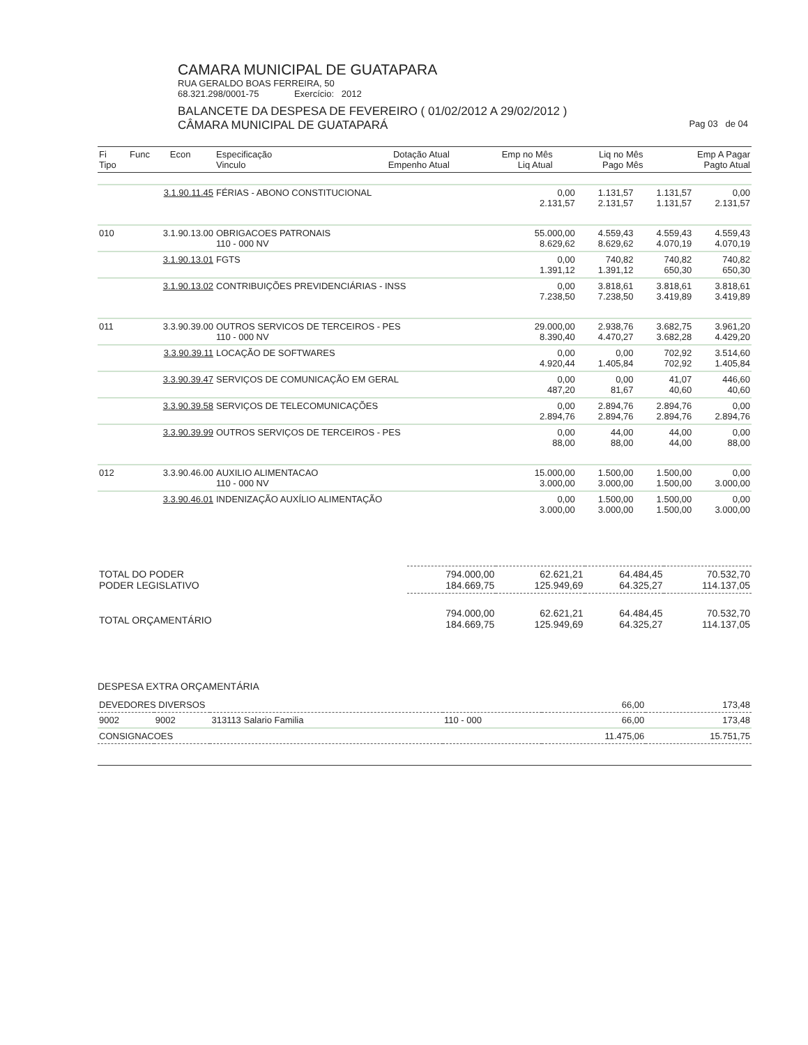CAMARA MUNICIPAL DE GUATAPARA
RUA GERALDO BOAS FERREIRA, 50
68.321.298/0001-75 Exercício: 2012
BALANCETE DA DESPESA DE FEVEREIRO ( 01/02/2012 A 29/02/2012 )
CÂMARA MUNICIPAL DE GUATAPARÁ Pag 03 de 04
| Fi Tipo | Func Econ | Especificação Vinculo | Dotação Atual Empenho Atual | Emp no Mês Liq Atual | Liq no Mês Pago Mês | Emp A Pagar Pagto Atual |
| --- | --- | --- | --- | --- | --- | --- |
| | 3.1.90.11.45 | FÉRIAS - ABONO CONSTITUCIONAL | 0,00 2.131,57 | 1.131,57 2.131,57 | 1.131,57 1.131,57 | 0,00 2.131,57 |
| 010 | 3.1.90.13.00 | OBRIGACOES PATRONAIS 110 - 000 NV | 55.000,00 8.629,62 | 4.559,43 8.629,62 | 4.559,43 4.070,19 | 4.559,43 4.070,19 |
| | 3.1.90.13.01 | FGTS | 0,00 1.391,12 | 740,82 1.391,12 | 740,82 650,30 | 740,82 650,30 |
| | 3.1.90.13.02 | CONTRIBUIÇÕES PREVIDENCIÁRIAS - INSS | 0,00 7.238,50 | 3.818,61 7.238,50 | 3.818,61 3.419,89 | 3.818,61 3.419,89 |
| 011 | 3.3.90.39.00 | OUTROS SERVICOS DE TERCEIROS - PES 110 - 000 NV | 29.000,00 8.390,40 | 2.938,76 4.470,27 | 3.682,75 3.682,28 | 3.961,20 4.429,20 |
| | 3.3.90.39.11 | LOCAÇÃO DE SOFTWARES | 0,00 4.920,44 | 0,00 1.405,84 | 702,92 702,92 | 3.514,60 1.405,84 |
| | 3.3.90.39.47 | SERVIÇOS DE COMUNICAÇÃO EM GERAL | 0,00 487,20 | 0,00 81,67 | 41,07 40,60 | 446,60 40,60 |
| | 3.3.90.39.58 | SERVIÇOS DE TELECOMUNICAÇÕES | 0,00 2.894,76 | 2.894,76 2.894,76 | 2.894,76 2.894,76 | 0,00 2.894,76 |
| | 3.3.90.39.99 | OUTROS SERVIÇOS DE TERCEIROS - PES | 0,00 88,00 | 44,00 88,00 | 44,00 44,00 | 0,00 88,00 |
| 012 | 3.3.90.46.00 | AUXILIO ALIMENTACAO 110 - 000 NV | 15.000,00 3.000,00 | 1.500,00 3.000,00 | 1.500,00 1.500,00 | 0,00 3.000,00 |
| | 3.3.90.46.01 | INDENIZAÇÃO AUXÍLIO ALIMENTAÇÃO | 0,00 3.000,00 | 1.500,00 3.000,00 | 1.500,00 1.500,00 | 0,00 3.000,00 |
| TOTAL DO PODER PODER LEGISLATIVO | 794.000,00 184.669,75 | 62.621,21 125.949,69 | 64.484,45 64.325,27 | 70.532,70 114.137,05 |
| TOTAL ORÇAMENTÁRIO | 794.000,00 184.669,75 | 62.621,21 125.949,69 | 64.484,45 64.325,27 | 70.532,70 114.137,05 |
DESPESA EXTRA ORÇAMENTÁRIA
| DEVEDORES DIVERSOS | | | | 66,00 | 173,48 |
| 9002 | 9002 | 313113 Salario Familia | 110 - 000 | 66,00 | 173,48 |
| CONSIGNACOES | | | | 11.475,06 | 15.751,75 |